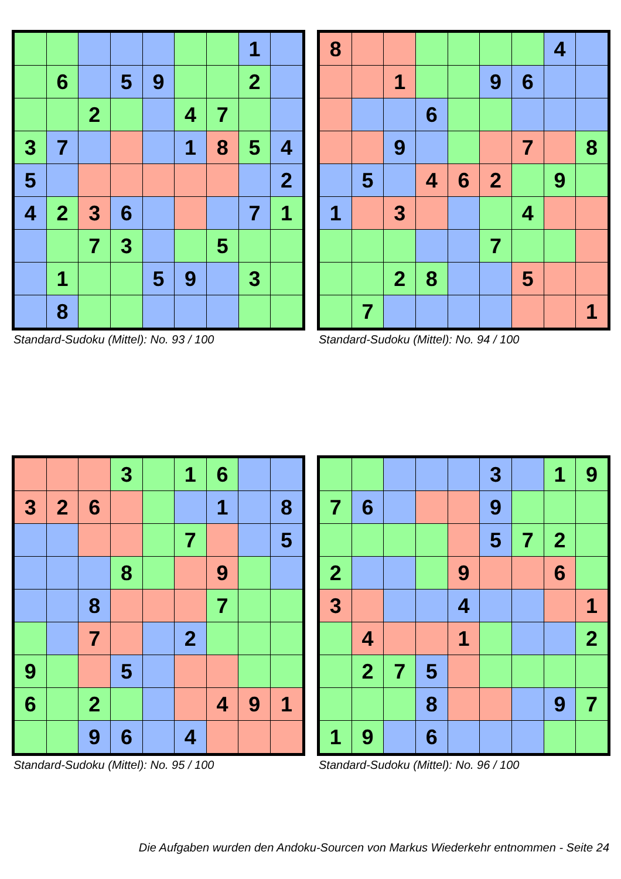| | | | | | | | 1 | |
| | 6 | | 5 | 9 | | | 2 | |
| | | 2 | | | 4 | 7 | | |
| 3 | 7 | | | | 1 | 8 | 5 | 4 |
| 5 | | | | | | | | 2 |
| 4 | 2 | 3 | 6 | | | | 7 | 1 |
| | | 7 | 3 | | | 5 | | |
| | 1 | | | 5 | 9 | | 3 | |
| | 8 | | | | | | | |
Standard-Sudoku (Mittel): No. 93 / 100
| 8 | | | | | | | 4 | |
| | | 1 | | | 9 | 6 | | |
| | | | 6 | | | | | |
| | | 9 | | | | 7 | | 8 |
| | 5 | | 4 | 6 | 2 | | 9 | |
| 1 | | 3 | | | | 4 | | |
| | | | | | 7 | | | |
| | | 2 | 8 | | | 5 | | |
| | 7 | | | | | | | 1 |
Standard-Sudoku (Mittel): No. 94 / 100
| | | | 3 | | 1 | 6 | | |
| 3 | 2 | 6 | | | | 1 | | 8 |
| | | | | | 7 | | | 5 |
| | | | 8 | | | 9 | | |
| | | 8 | | | | 7 | | |
| | | 7 | | | 2 | | | |
| 9 | | | 5 | | | | | |
| 6 | | 2 | | | | 4 | 9 | 1 |
| | | 9 | 6 | | 4 | | | |
Standard-Sudoku (Mittel): No. 95 / 100
| | | | | | 3 | | 1 | 9 |
| 7 | 6 | | | | 9 | | | |
| | | | | | 5 | 7 | 2 | |
| 2 | | | | 9 | | | 6 | |
| 3 | | | | 4 | | | | 1 |
| | 4 | | | 1 | | | | 2 |
| | 2 | 7 | 5 | | | | | |
| | | | 8 | | | | 9 | 7 |
| 1 | 9 | | 6 | | | | | |
Standard-Sudoku (Mittel): No. 96 / 100
Die Aufgaben wurden den Andoku-Sourcen von Markus Wiederkehr entnommen - Seite 24